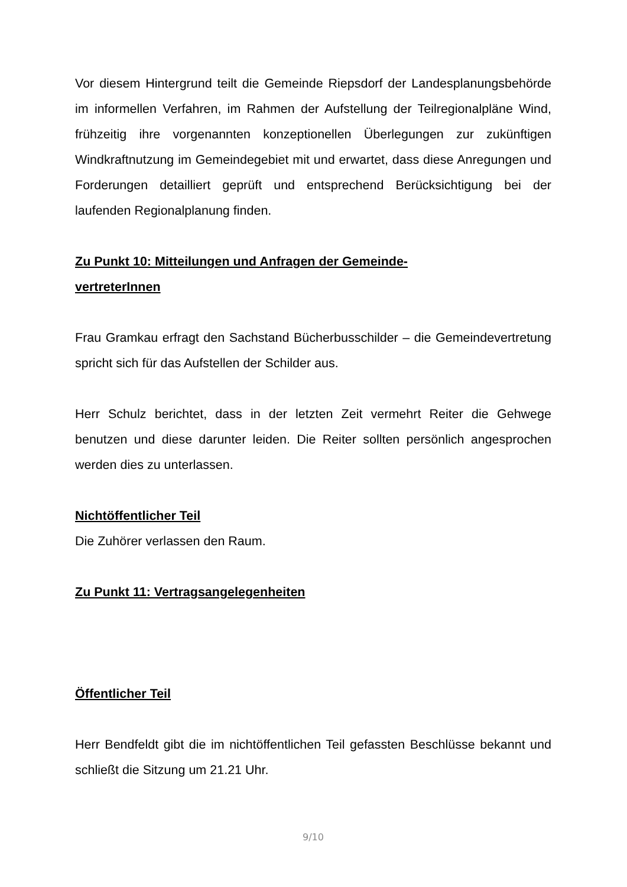Vor diesem Hintergrund teilt die Gemeinde Riepsdorf der Landesplanungsbehörde im informellen Verfahren, im Rahmen der Aufstellung der Teilregionalpläne Wind, frühzeitig ihre vorgenannten konzeptionellen Überlegungen zur zukünftigen Windkraftnutzung im Gemeindegebiet mit und erwartet, dass diese Anregungen und Forderungen detailliert geprüft und entsprechend Berücksichtigung bei der laufenden Regionalplanung finden.
Zu Punkt 10: Mitteilungen und Anfragen der Gemeinde-
vertreterInnen
Frau Gramkau erfragt den Sachstand Bücherbusschilder – die Gemeindevertretung spricht sich für das Aufstellen der Schilder aus.
Herr Schulz berichtet, dass in der letzten Zeit vermehrt Reiter die Gehwege benutzen und diese darunter leiden. Die Reiter sollten persönlich angesprochen werden dies zu unterlassen.
Nichtöffentlicher Teil
Die Zuhörer verlassen den Raum.
Zu Punkt 11: Vertragsangelegenheiten
Öffentlicher Teil
Herr Bendfeldt gibt die im nichtöffentlichen Teil gefassten Beschlüsse bekannt und schließt die Sitzung um 21.21 Uhr.
9/10